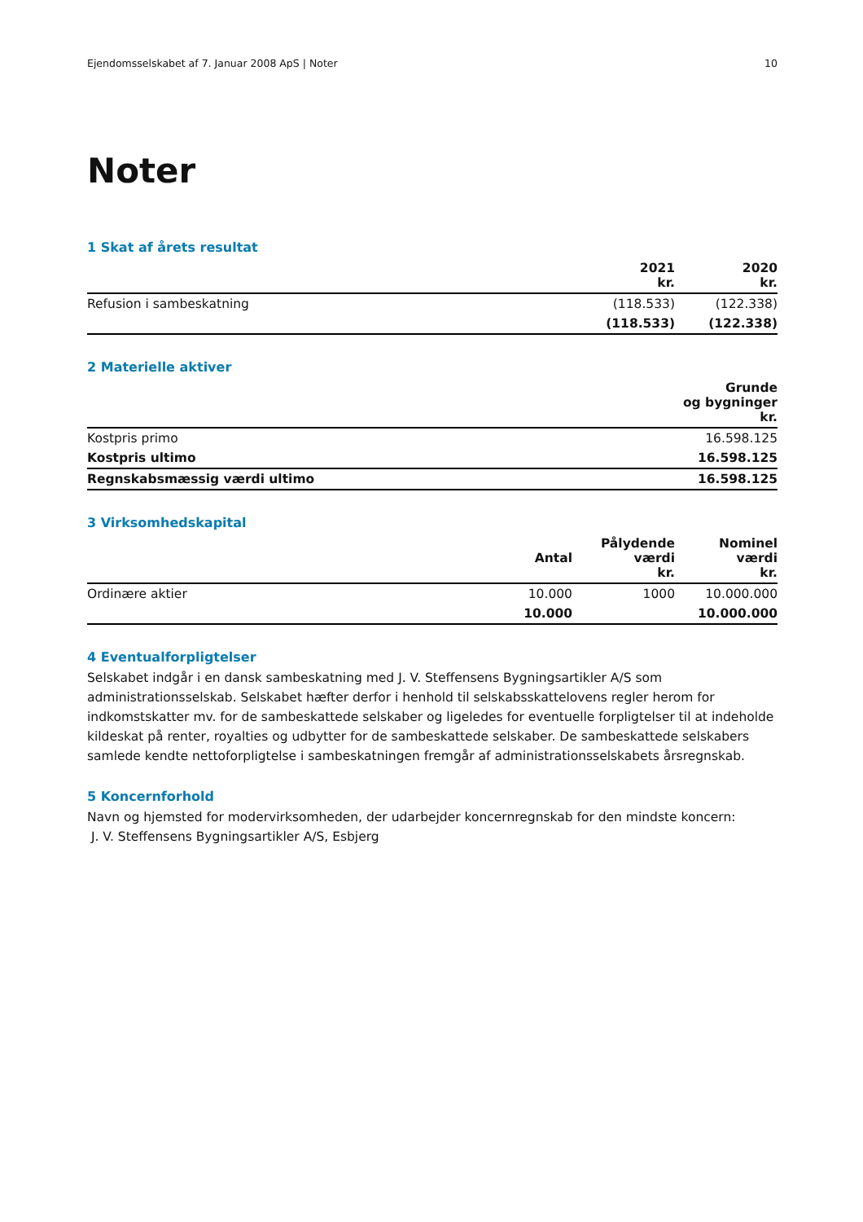Ejendomsselskabet af 7. Januar 2008 ApS | Noter 10
Noter
1 Skat af årets resultat
| | 2021 kr. | 2020 kr. |
| --- | --- | --- |
| Refusion i sambeskatning | (118.533) | (122.338) |
| | (118.533) | (122.338) |
2 Materielle aktiver
| | Grunde og bygninger kr. |
| --- | --- |
| Kostpris primo | 16.598.125 |
| Kostpris ultimo | 16.598.125 |
| Regnskabsmæssig værdi ultimo | 16.598.125 |
3 Virksomhedskapital
| | Antal | Pålydende værdi kr. | Nominel værdi kr. |
| --- | --- | --- | --- |
| Ordinære aktier | 10.000 | 1000 | 10.000.000 |
| | 10.000 | | 10.000.000 |
4 Eventualforpligtelser
Selskabet indgår i en dansk sambeskatning med J. V. Steffensens Bygningsartikler A/S som administrationsselskab. Selskabet hæfter derfor i henhold til selskabsskattelovens regler herom for indkomstskatter mv. for de sambeskattede selskaber og ligeledes for eventuelle forpligtelser til at indeholde kildeskat på renter, royalties og udbytter for de sambeskattede selskaber. De sambeskattede selskabers samlede kendte nettoforpligtelse i sambeskatningen fremgår af administrationsselskabets årsregnskab.
5 Koncernforhold
Navn og hjemsted for modervirksomheden, der udarbejder koncernregnskab for den mindste koncern:
J. V. Steffensens Bygningsartikler A/S, Esbjerg